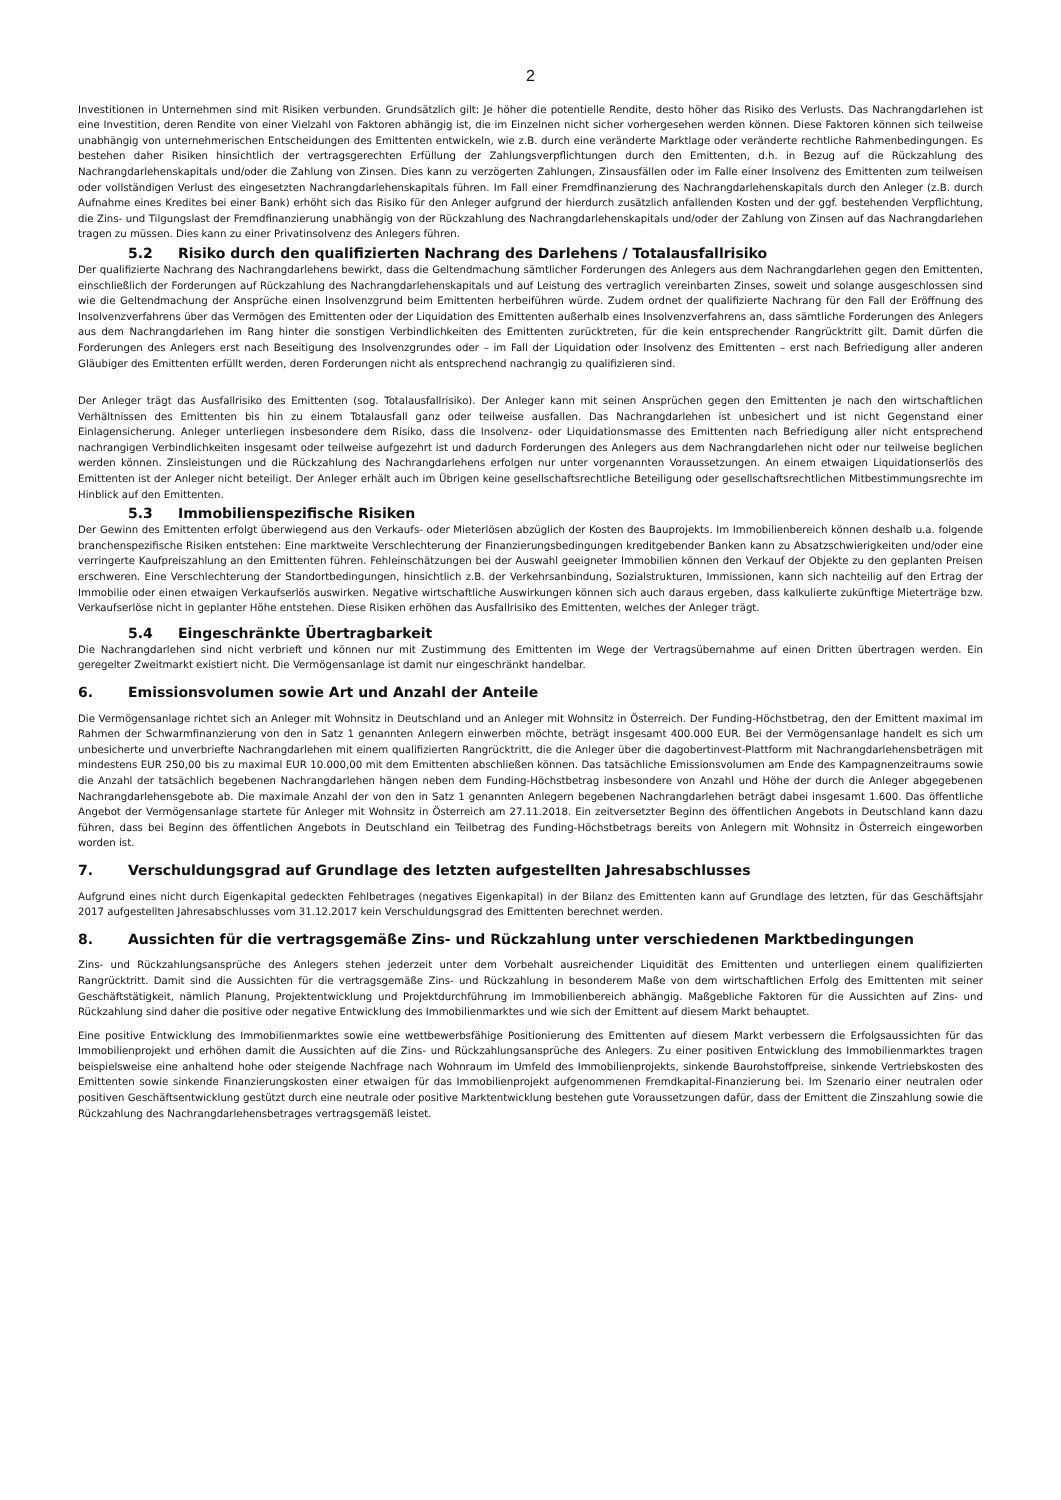2
Investitionen in Unternehmen sind mit Risiken verbunden. Grundsätzlich gilt: Je höher die potentielle Rendite, desto höher das Risiko des Verlusts. Das Nachrangdarlehen ist eine Investition, deren Rendite von einer Vielzahl von Faktoren abhängig ist, die im Einzelnen nicht sicher vorhergesehen werden können. Diese Faktoren können sich teilweise unabhängig von unternehmerischen Entscheidungen des Emittenten entwickeln, wie z.B. durch eine veränderte Marktlage oder veränderte rechtliche Rahmenbedingungen. Es bestehen daher Risiken hinsichtlich der vertragsgerechten Erfüllung der Zahlungsverpflichtungen durch den Emittenten, d.h. in Bezug auf die Rückzahlung des Nachrangdarlehenskapitals und/oder die Zahlung von Zinsen. Dies kann zu verzögerten Zahlungen, Zinsausfällen oder im Falle einer Insolvenz des Emittenten zum teilweisen oder vollständigen Verlust des eingesetzten Nachrangdarlehenskapitals führen. Im Fall einer Fremdfinanzierung des Nachrangdarlehenskapitals durch den Anleger (z.B. durch Aufnahme eines Kredites bei einer Bank) erhöht sich das Risiko für den Anleger aufgrund der hierdurch zusätzlich anfallenden Kosten und der ggf. bestehenden Verpflichtung, die Zins- und Tilgungslast der Fremdfinanzierung unabhängig von der Rückzahlung des Nachrangdarlehenskapitals und/oder der Zahlung von Zinsen auf das Nachrangdarlehen tragen zu müssen. Dies kann zu einer Privatinsolvenz des Anlegers führen.
5.2 Risiko durch den qualifizierten Nachrang des Darlehens / Totalausfallrisiko
Der qualifizierte Nachrang des Nachrangdarlehens bewirkt, dass die Geltendmachung sämtlicher Forderungen des Anlegers aus dem Nachrangdarlehen gegen den Emittenten, einschließlich der Forderungen auf Rückzahlung des Nachrangdarlehenskapitals und auf Leistung des vertraglich vereinbarten Zinses, soweit und solange ausgeschlossen sind wie die Geltendmachung der Ansprüche einen Insolvenzgrund beim Emittenten herbeiführen würde. Zudem ordnet der qualifizierte Nachrang für den Fall der Eröffnung des Insolvenzverfahrens über das Vermögen des Emittenten oder der Liquidation des Emittenten außerhalb eines Insolvenzverfahrens an, dass sämtliche Forderungen des Anlegers aus dem Nachrangdarlehen im Rang hinter die sonstigen Verbindlichkeiten des Emittenten zurücktreten, für die kein entsprechender Rangrücktritt gilt. Damit dürfen die Forderungen des Anlegers erst nach Beseitigung des Insolvenzgrundes oder – im Fall der Liquidation oder Insolvenz des Emittenten – erst nach Befriedigung aller anderen Gläubiger des Emittenten erfüllt werden, deren Forderungen nicht als entsprechend nachrangig zu qualifizieren sind.
Der Anleger trägt das Ausfallrisiko des Emittenten (sog. Totalausfallrisiko). Der Anleger kann mit seinen Ansprüchen gegen den Emittenten je nach den wirtschaftlichen Verhältnissen des Emittenten bis hin zu einem Totalausfall ganz oder teilweise ausfallen. Das Nachrangdarlehen ist unbesichert und ist nicht Gegenstand einer Einlagensicherung. Anleger unterliegen insbesondere dem Risiko, dass die Insolvenz- oder Liquidationsmasse des Emittenten nach Befriedigung aller nicht entsprechend nachrangigen Verbindlichkeiten insgesamt oder teilweise aufgezehrt ist und dadurch Forderungen des Anlegers aus dem Nachrangdarlehen nicht oder nur teilweise beglichen werden können. Zinsleistungen und die Rückzahlung des Nachrangdarlehens erfolgen nur unter vorgenannten Voraussetzungen. An einem etwaigen Liquidationserlös des Emittenten ist der Anleger nicht beteiligt. Der Anleger erhält auch im Übrigen keine gesellschaftsrechtliche Beteiligung oder gesellschaftsrechtlichen Mitbestimmungsrechte im Hinblick auf den Emittenten.
5.3 Immobilienspezifische Risiken
Der Gewinn des Emittenten erfolgt überwiegend aus den Verkaufs- oder Mieterlösen abzüglich der Kosten des Bauprojekts. Im Immobilienbereich können deshalb u.a. folgende branchenspezifische Risiken entstehen: Eine marktweite Verschlechterung der Finanzierungsbedingungen kreditgebender Banken kann zu Absatzschwierigkeiten und/oder eine verringerte Kaufpreiszahlung an den Emittenten führen. Fehleinschätzungen bei der Auswahl geeigneter Immobilien können den Verkauf der Objekte zu den geplanten Preisen erschweren. Eine Verschlechterung der Standortbedingungen, hinsichtlich z.B. der Verkehrsanbindung, Sozialstrukturen, Immissionen, kann sich nachteilig auf den Ertrag der Immobilie oder einen etwaigen Verkaufserlös auswirken. Negative wirtschaftliche Auswirkungen können sich auch daraus ergeben, dass kalkulierte zukünftige Mieterträge bzw. Verkaufserlöse nicht in geplanter Höhe entstehen. Diese Risiken erhöhen das Ausfallrisiko des Emittenten, welches der Anleger trägt.
5.4 Eingeschränkte Übertragbarkeit
Die Nachrangdarlehen sind nicht verbrieft und können nur mit Zustimmung des Emittenten im Wege der Vertragsübernahme auf einen Dritten übertragen werden. Ein geregelter Zweitmarkt existiert nicht. Die Vermögensanlage ist damit nur eingeschränkt handelbar.
6. Emissionsvolumen sowie Art und Anzahl der Anteile
Die Vermögensanlage richtet sich an Anleger mit Wohnsitz in Deutschland und an Anleger mit Wohnsitz in Österreich. Der Funding-Höchstbetrag, den der Emittent maximal im Rahmen der Schwarmfinanzierung von den in Satz 1 genannten Anlegern einwerben möchte, beträgt insgesamt 400.000 EUR. Bei der Vermögensanlage handelt es sich um unbesicherte und unverbriefte Nachrangdarlehen mit einem qualifizierten Rangrücktritt, die die Anleger über die dagobertinvest-Plattform mit Nachrangdarlehensbeträgen mit mindestens EUR 250,00 bis zu maximal EUR 10.000,00 mit dem Emittenten abschließen können. Das tatsächliche Emissionsvolumen am Ende des Kampagnenzeitraums sowie die Anzahl der tatsächlich begebenen Nachrangdarlehen hängen neben dem Funding-Höchstbetrag insbesondere von Anzahl und Höhe der durch die Anleger abgegebenen Nachrangdarlehensgebote ab. Die maximale Anzahl der von den in Satz 1 genannten Anlegern begebenen Nachrangdarlehen beträgt dabei insgesamt 1.600. Das öffentliche Angebot der Vermögensanlage startete für Anleger mit Wohnsitz in Österreich am 27.11.2018. Ein zeitversetzter Beginn des öffentlichen Angebots in Deutschland kann dazu führen, dass bei Beginn des öffentlichen Angebots in Deutschland ein Teilbetrag des Funding-Höchstbetrags bereits von Anlegern mit Wohnsitz in Österreich eingeworben worden ist.
7. Verschuldungsgrad auf Grundlage des letzten aufgestellten Jahresabschlusses
Aufgrund eines nicht durch Eigenkapital gedeckten Fehlbetrages (negatives Eigenkapital) in der Bilanz des Emittenten kann auf Grundlage des letzten, für das Geschäftsjahr 2017 aufgestellten Jahresabschlusses vom 31.12.2017 kein Verschuldungsgrad des Emittenten berechnet werden.
8. Aussichten für die vertragsgemäße Zins- und Rückzahlung unter verschiedenen Marktbedingungen
Zins- und Rückzahlungsansprüche des Anlegers stehen jederzeit unter dem Vorbehalt ausreichender Liquidität des Emittenten und unterliegen einem qualifizierten Rangrücktritt. Damit sind die Aussichten für die vertragsgemäße Zins- und Rückzahlung in besonderem Maße von dem wirtschaftlichen Erfolg des Emittenten mit seiner Geschäftstätigkeit, nämlich Planung, Projektentwicklung und Projektdurchführung im Immobilienbereich abhängig. Maßgebliche Faktoren für die Aussichten auf Zins- und Rückzahlung sind daher die positive oder negative Entwicklung des Immobilienmarktes und wie sich der Emittent auf diesem Markt behauptet.
Eine positive Entwicklung des Immobilienmarktes sowie eine wettbewerbsfähige Positionierung des Emittenten auf diesem Markt verbessern die Erfolgsaussichten für das Immobilienprojekt und erhöhen damit die Aussichten auf die Zins- und Rückzahlungsansprüche des Anlegers. Zu einer positiven Entwicklung des Immobilienmarktes tragen beispielsweise eine anhaltend hohe oder steigende Nachfrage nach Wohnraum im Umfeld des Immobilienprojekts, sinkende Baurohstoffpreise, sinkende Vertriebskosten des Emittenten sowie sinkende Finanzierungskosten einer etwaigen für das Immobilienprojekt aufgenommenen Fremdkapital-Finanzierung bei. Im Szenario einer neutralen oder positiven Geschäftsentwicklung gestützt durch eine neutrale oder positive Marktentwicklung bestehen gute Voraussetzungen dafür, dass der Emittent die Zinszahlung sowie die Rückzahlung des Nachrangdarlehensbetrages vertragsgemäß leistet.